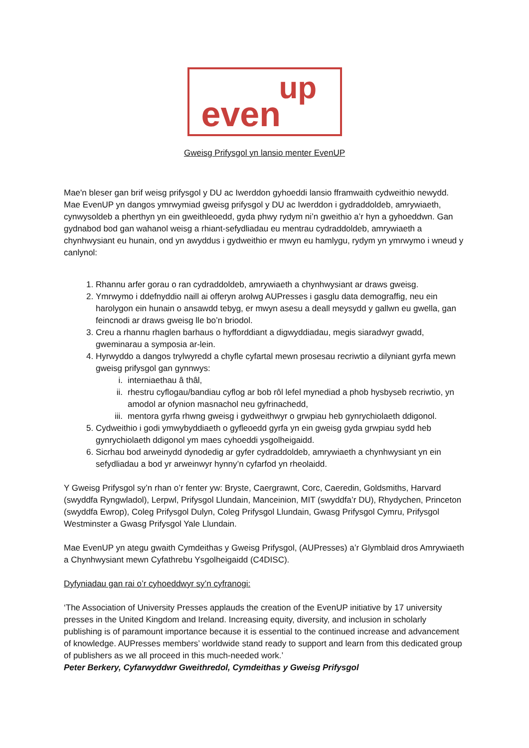up
even
Gweisg Prifysgol yn lansio menter EvenUP
Mae'n bleser gan brif weisg prifysgol y DU ac Iwerddon gyhoeddi lansio fframwaith cydweithio newydd. Mae EvenUP yn dangos ymrwymiad gweisg prifysgol y DU ac Iwerddon i gydraddoldeb, amrywiaeth, cynwysoldeb a pherthyn yn ein gweithleoedd, gyda phwy rydym ni’n gweithio a’r hyn a gyhoeddwn. Gan gydnabod bod gan wahanol weisg a rhiant-sefydliadau eu mentrau cydraddoldeb, amrywiaeth a chynhwysiant eu hunain, ond yn awyddus i gydweithio er mwyn eu hamlygu, rydym yn ymrwymo i wneud y canlynol:
1. Rhannu arfer gorau o ran cydraddoldeb, amrywiaeth a chynhwysiant ar draws gweisg.
2. Ymrwymo i ddefnyddio naill ai offeryn arolwg AUPresses i gasglu data demograffig, neu ein harolygon ein hunain o ansawdd tebyg, er mwyn asesu a deall meysydd y gallwn eu gwella, gan feincnodi ar draws gweisg lle bo’n briodol.
3. Creu a rhannu rhaglen barhaus o hyfforddiant a digwyddiadau, megis siaradwyr gwadd, gweminarau a symposia ar-lein.
4. Hyrwyddo a dangos trylwyredd a chyfle cyfartal mewn prosesau recriwtio a dilyniant gyrfa mewn gweisg prifysgol gan gynnwys:
i. interniaethau â thâl,
ii. rhestru cyflogau/bandiau cyflog ar bob rôl lefel mynediad a phob hysbyseb recriwtio, yn amodol ar ofynion masnachol neu gyfrinachedd,
iii. mentora gyrfa rhwng gweisg i gydweithwyr o grwpiau heb gynrychiolaeth ddigonol.
5. Cydweithio i godi ymwybyddiaeth o gyfleoedd gyrfa yn ein gweisg gyda grwpiau sydd heb gynrychiolaeth ddigonol ym maes cyhoeddi ysgolheigaidd.
6. Sicrhau bod arweinydd dynodedig ar gyfer cydraddoldeb, amrywiaeth a chynhwysiant yn ein sefydliadau a bod yr arweinwyr hynny’n cyfarfod yn rheolaidd.
Y Gweisg Prifysgol sy’n rhan o’r fenter yw: Bryste, Caergrawnt, Corc, Caeredin, Goldsmiths, Harvard (swyddfa Ryngwladol), Lerpwl, Prifysgol Llundain, Manceinion, MIT (swyddfa’r DU), Rhydychen, Princeton (swyddfa Ewrop), Coleg Prifysgol Dulyn, Coleg Prifysgol Llundain, Gwasg Prifysgol Cymru, Prifysgol Westminster a Gwasg Prifysgol Yale Llundain.
Mae EvenUP yn ategu gwaith Cymdeithas y Gweisg Prifysgol, (AUPresses) a’r Glymblaid dros Amrywiaeth a Chynhwysiant mewn Cyfathrebu Ysgolheigaidd (C4DISC).
Dyfyniadau gan rai o’r cyhoeddwyr sy’n cyfranogi:
‘The Association of University Presses applauds the creation of the EvenUP initiative by 17 university presses in the United Kingdom and Ireland. Increasing equity, diversity, and inclusion in scholarly publishing is of paramount importance because it is essential to the continued increase and advancement of knowledge. AUPresses members’ worldwide stand ready to support and learn from this dedicated group of publishers as we all proceed in this much-needed work.’
Peter Berkery, Cyfarwyddwr Gweithredol, Cymdeithas y Gweisg Prifysgol